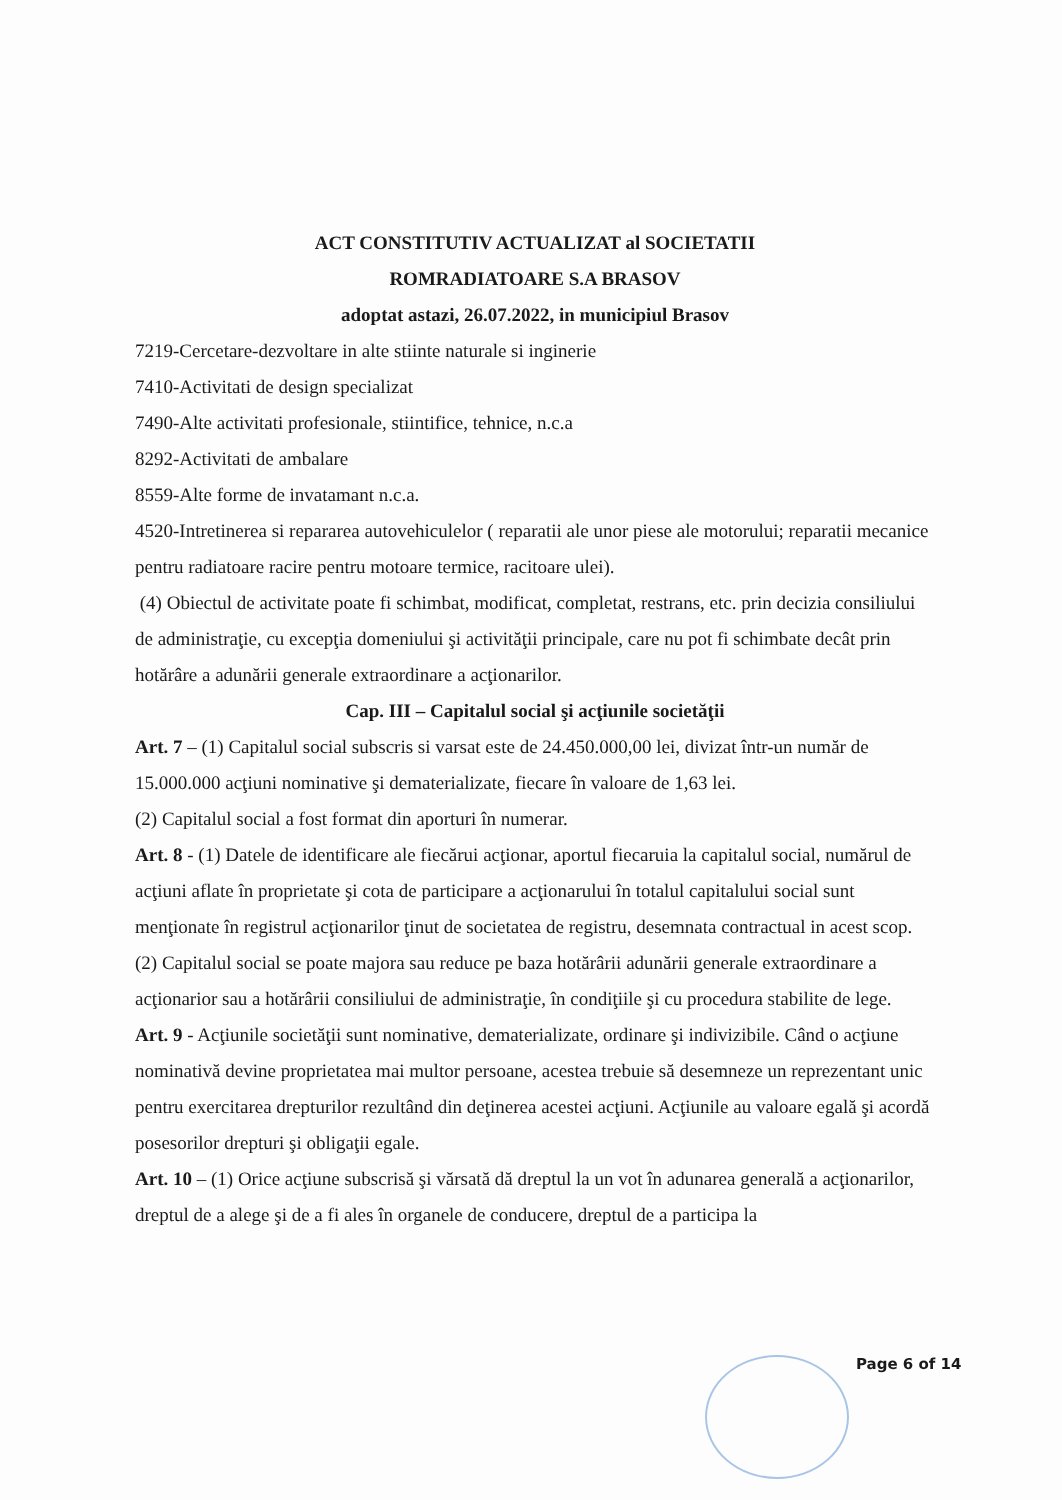ACT CONSTITUTIV ACTUALIZAT al SOCIETATII
ROMRADIATOARE S.A BRASOV
adoptat astazi, 26.07.2022, in municipiul Brasov
7219-Cercetare-dezvoltare in alte stiinte naturale si inginerie
7410-Activitati de design specializat
7490-Alte activitati profesionale, stiintifice, tehnice, n.c.a
8292-Activitati de ambalare
8559-Alte forme de invatamant n.c.a.
4520-Intretinerea si repararea autovehiculelor ( reparatii ale unor piese ale motorului; reparatii mecanice pentru radiatoare racire pentru motoare termice, racitoare ulei).
(4) Obiectul de activitate poate fi schimbat, modificat, completat, restrans, etc. prin decizia consiliului de administraţie, cu excepţia domeniului şi activităţii principale, care nu pot fi schimbate decât prin hotărâre a adunării generale extraordinare a acţionarilor.
Cap. III – Capitalul social şi acţiunile societăţii
Art. 7 – (1) Capitalul social subscris si varsat este de 24.450.000,00 lei, divizat într-un număr de 15.000.000 acţiuni nominative şi dematerializate, fiecare în valoare de 1,63 lei.
(2) Capitalul social a fost format din aporturi în numerar.
Art. 8 - (1) Datele de identificare ale fiecărui acţionar, aportul fiecaruia la capitalul social, numărul de acţiuni aflate în proprietate şi cota de participare a acţionarului în totalul capitalului social sunt menţionate în registrul acţionarilor ţinut de societatea de registru, desemnata contractual in acest scop.
(2) Capitalul social se poate majora sau reduce pe baza hotărârii adunării generale extraordinare a acţionarior sau a hotărârii consiliului de administraţie, în condiţiile şi cu procedura stabilite de lege.
Art. 9 - Acţiunile societăţii sunt nominative, dematerializate, ordinare şi indivizibile. Când o acţiune nominativă devine proprietatea mai multor persoane, acestea trebuie să desemneze un reprezentant unic pentru exercitarea drepturilor rezultând din deţinerea acestei acţiuni. Acţiunile au valoare egală şi acordă posesorilor drepturi şi obligaţii egale.
Art. 10 – (1) Orice acţiune subscrisă şi vărsată dă dreptul la un vot în adunarea generală a acţionarilor, dreptul de a alege şi de a fi ales în organele de conducere, dreptul de a participa la
Page 6 of 14